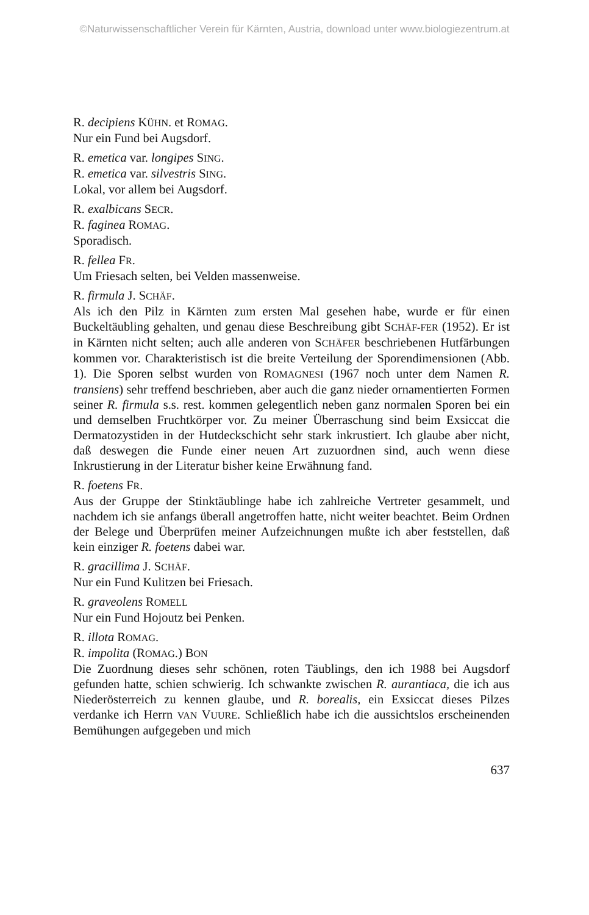©Naturwissenschaftlicher Verein für Kärnten, Austria, download unter www.biologiezentrum.at
R. decipiens KÜHN. et ROMAG.
Nur ein Fund bei Augsdorf.
R. emetica var. longipes SING.
R. emetica var. silvestris SING.
Lokal, vor allem bei Augsdorf.
R. exalbicans SECR.
R. faginea ROMAG.
Sporadisch.
R. fellea FR.
Um Friesach selten, bei Velden massenweise.
R. firmula J. SCHÄF.
Als ich den Pilz in Kärnten zum ersten Mal gesehen habe, wurde er für einen Buckeltäubling gehalten, und genau diese Beschreibung gibt SCHÄF-FER (1952). Er ist in Kärnten nicht selten; auch alle anderen von SCHÄFER beschriebenen Hutfärbungen kommen vor. Charakteristisch ist die breite Verteilung der Sporendimensionen (Abb. 1). Die Sporen selbst wurden von ROMAGNESI (1967 noch unter dem Namen R. transiens) sehr treffend beschrieben, aber auch die ganz nieder ornamentierten Formen seiner R. firmula s.s. rest. kommen gelegentlich neben ganz normalen Sporen bei ein und demselben Fruchtkörper vor. Zu meiner Überraschung sind beim Exsiccat die Dermatozystiden in der Hutdeckschicht sehr stark inkrustiert. Ich glaube aber nicht, daß deswegen die Funde einer neuen Art zuzuordnen sind, auch wenn diese Inkrustierung in der Literatur bisher keine Erwähnung fand.
R. foetens FR.
Aus der Gruppe der Stinktäublinge habe ich zahlreiche Vertreter gesammelt, und nachdem ich sie anfangs überall angetroffen hatte, nicht weiter beachtet. Beim Ordnen der Belege und Überprüfen meiner Aufzeichnungen mußte ich aber feststellen, daß kein einziger R. foetens dabei war.
R. gracillima J. SCHÄF.
Nur ein Fund Kulitzen bei Friesach.
R. graveolens ROMELL
Nur ein Fund Hojoutz bei Penken.
R. illota ROMAG.
R. impolita (ROMAG.) BON
Die Zuordnung dieses sehr schönen, roten Täublings, den ich 1988 bei Augsdorf gefunden hatte, schien schwierig. Ich schwankte zwischen R. aurantiaca, die ich aus Niederösterreich zu kennen glaube, und R. borealis, ein Exsiccat dieses Pilzes verdanke ich Herrn VAN VUURE. Schließlich habe ich die aussichtslos erscheinenden Bemühungen aufgegeben und mich
637